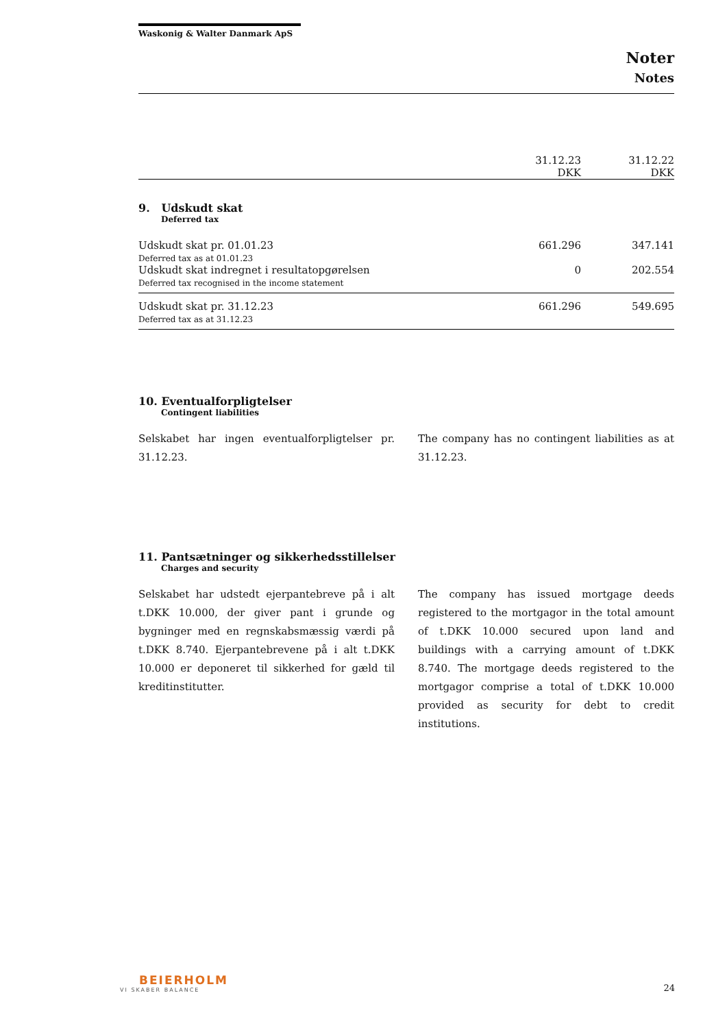Waskonig & Walter Danmark ApS
Noter
Notes
| | 31.12.23 DKK | 31.12.22 DKK |
| --- | --- | --- |
9. Udskudt skat
Deferred tax
| Udskudt skat pr. 01.01.23 Deferred tax as at 01.01.23 | 661.296 | 347.141 |
| Udskudt skat indregnet i resultatopgørelsen Deferred tax recognised in the income statement | 0 | 202.554 |
| Udskudt skat pr. 31.12.23 Deferred tax as at 31.12.23 | 661.296 | 549.695 |
10. Eventualforpligtelser
Contingent liabilities
Selskabet har ingen eventualforpligtelser pr. 31.12.23.
The company has no contingent liabilities as at 31.12.23.
11. Pantsætninger og sikkerhedsstillelser
Charges and security
Selskabet har udstedt ejerpantebreve på i alt t.DKK 10.000, der giver pant i grunde og bygninger med en regnskabsmæssig værdi på t.DKK 8.740. Ejerpantebrevene på i alt t.DKK 10.000 er deponeret til sikkerhed for gæld til kreditinstitutter.
The company has issued mortgage deeds registered to the mortgagor in the total amount of t.DKK 10.000 secured upon land and buildings with a carrying amount of t.DKK 8.740. The mortgage deeds registered to the mortgagor comprise a total of t.DKK 10.000 provided as security for debt to credit institutions.
BEIERHOLM
VI SKABER BALANCE
24